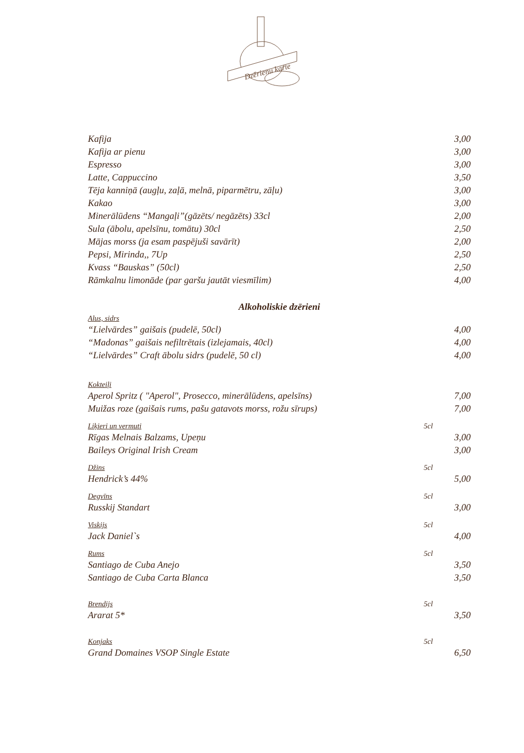Dzērienu karte
Kafija 3,00
Kafija ar pienu 3,00
Espresso 3,00
Latte, Cappuccino 3,50
Tēja kanniņā (augļu, zaļā, melnā, piparmētru, zāļu) 3,00
Kakao 3,00
Minerālūdens “Mangaļi”(gāzēts/ negāzēts) 33cl 2,00
Sula (ābolu, apelsīnu, tomātu) 30cl 2,50
Mājas morss (ja esam paspējuši savārīt) 2,00
Pepsi, Mirinda,, 7Up 2,50
Kvass “Bauskas” (50cl) 2,50
Rāmkalnu limonāde (par garšu jautāt viesmīlim) 4,00
Alkoholiskie dzērieni
Alus, sidrs
“Lielvārdes” gaišais (pudelē, 50cl) 4,00
“Madonas” gaišais nefiltrētais (izlejamais, 40cl) 4,00
“Lielvārdes” Craft ābolu sidrs (pudelē, 50 cl) 4,00
Kokteiļi
Aperol Spritz ( "Aperol", Prosecco, minerālūdens, apelsīns) 7,00
Muižas roze (gaišais rums, pašu gatavots morss, rožu sīrups) 7,00
Liķieri un vermuti 5cl
Rīgas Melnais Balzams, Upeņu 3,00
Baileys Original Irish Cream 3,00
Džins 5cl
Hendrick’s 44% 5,00
Degvīns 5cl
Russkij Standart 3,00
Viskijs 5cl
Jack Daniel`s 4,00
Rums 5cl
Santiago de Cuba Anejo 3,50
Santiago de Cuba Carta Blanca 3,50
Brendijs 5cl
Ararat 5* 3,50
Konjaks 5cl
Grand Domaines VSOP Single Estate 6,50